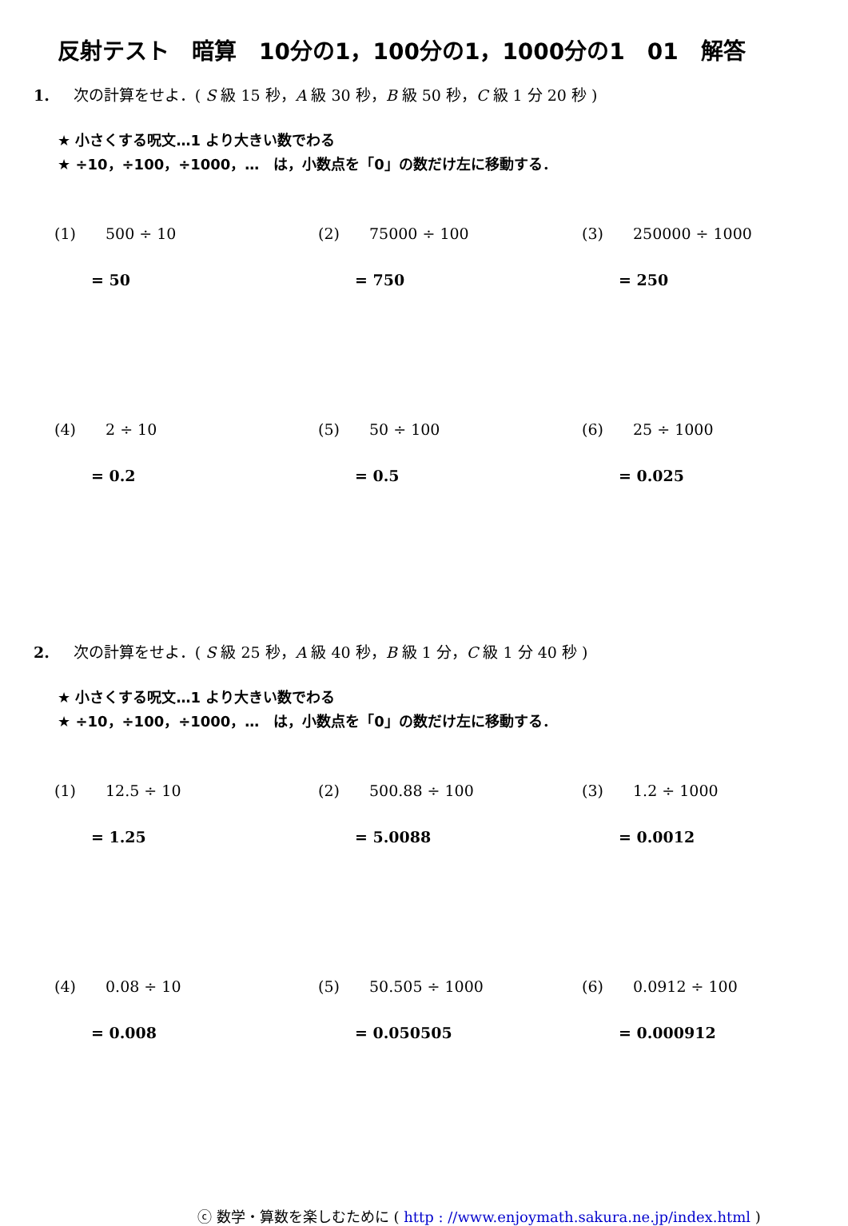反射テスト　暗算　10分の1，100分の1，1000分の1　01　解答
1. 次の計算をせよ．( S 級 15 秒，A 級 30 秒，B 級 50 秒，C 級 1 分 20 秒 )
★ 小さくする呪文…1 より大きい数でわる
★ ÷10，÷100，÷1000，…　は，小数点を「0」の数だけ左に移動する．
(1) 500 ÷ 10
= 50
(2) 75000 ÷ 100
= 750
(3) 250000 ÷ 1000
= 250
(4) 2 ÷ 10
= 0.2
(5) 50 ÷ 100
= 0.5
(6) 25 ÷ 1000
= 0.025
2. 次の計算をせよ．( S 級 25 秒，A 級 40 秒，B 級 1 分，C 級 1 分 40 秒 )
★ 小さくする呪文…1 より大きい数でわる
★ ÷10，÷100，÷1000，…　は，小数点を「0」の数だけ左に移動する．
(1) 12.5 ÷ 10
= 1.25
(2) 500.88 ÷ 100
= 5.0088
(3) 1.2 ÷ 1000
= 0.0012
(4) 0.08 ÷ 10
= 0.008
(5) 50.505 ÷ 1000
= 0.050505
(6) 0.0912 ÷ 100
= 0.000912
ⓒ 数学・算数を楽しむために ( http : //www.enjoymath.sakura.ne.jp/index.html )